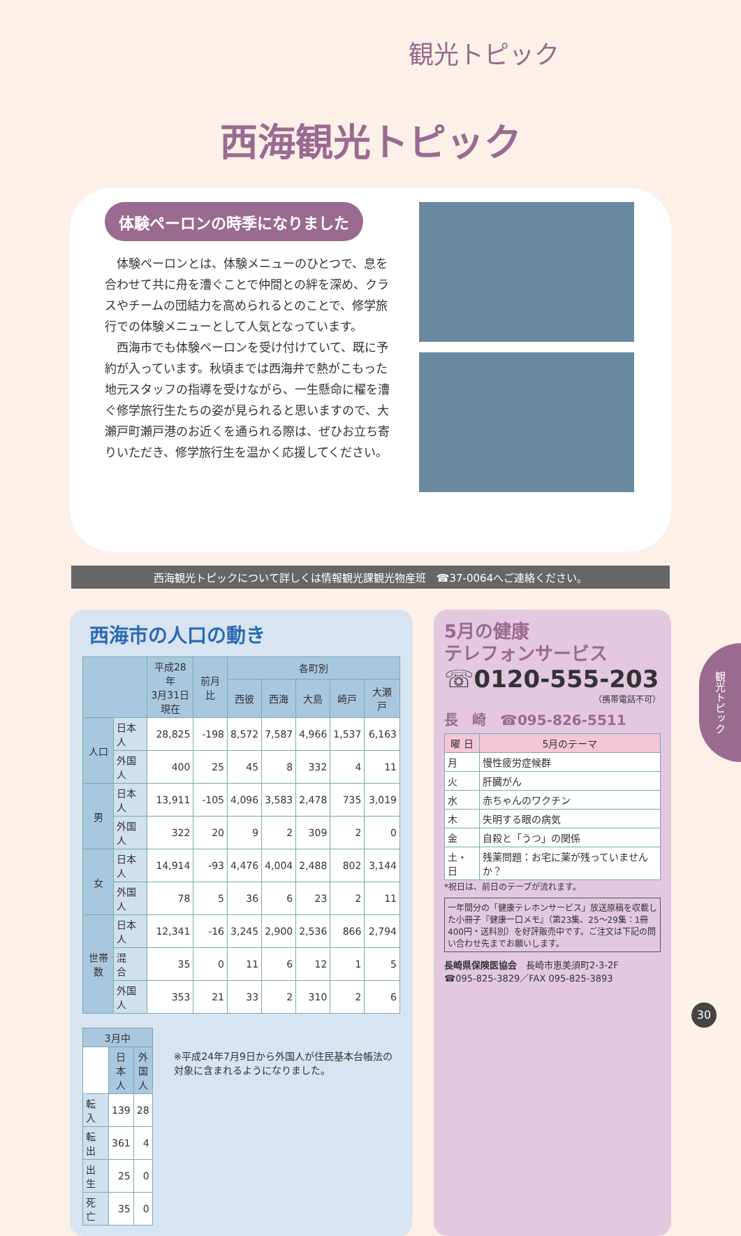観光トピック
西海観光トピック
体験ペーロンの時季になりました
　体験ペーロンとは、体験メニューのひとつで、息を合わせて共に舟を漕ぐことで仲間との絆を深め、クラスやチームの団結力を高められるとのことで、修学旅行での体験メニューとして人気となっています。
　西海市でも体験ペーロンを受け付けていて、既に予約が入っています。秋頃までは西海弁で熱がこもった地元スタッフの指導を受けながら、一生懸命に櫂を漕ぐ修学旅行生たちの姿が見られると思いますので、大瀬戸町瀬戸港のお近くを通られる際は、ぜひお立ち寄りいただき、修学旅行生を温かく応援してください。
西海観光トピックについて詳しくは情報観光課観光物産班　☎37-0064へご連絡ください。
西海市の人口の動き
| | | 平成28年 3月31日 現在 | 前月比 | 各町別 | | | | |
| --- | --- | --- | --- | --- | --- | --- | --- | --- |
| | | | | 西彼 | 西海 | 大島 | 崎戸 | 大瀬戸 |
| 人口 | 日本人 | 28,825 | -198 | 8,572 | 7,587 | 4,966 | 1,537 | 6,163 |
| | 外国人 | 400 | 25 | 45 | 8 | 332 | 4 | 11 |
| 男 | 日本人 | 13,911 | -105 | 4,096 | 3,583 | 2,478 | 735 | 3,019 |
| | 外国人 | 322 | 20 | 9 | 2 | 309 | 2 | 0 |
| 女 | 日本人 | 14,914 | -93 | 4,476 | 4,004 | 2,488 | 802 | 3,144 |
| | 外国人 | 78 | 5 | 36 | 6 | 23 | 2 | 11 |
| 世帯数 | 日本人 | 12,341 | -16 | 3,245 | 2,900 | 2,536 | 866 | 2,794 |
| | 混 合 | 35 | 0 | 11 | 6 | 12 | 1 | 5 |
| | 外国人 | 353 | 21 | 33 | 2 | 310 | 2 | 6 |
| 3月中 | | |
| --- | --- | --- |
| | 日本人 | 外国人 |
| 転 入 | 139 | 28 |
| 転 出 | 361 | 4 |
| 出 生 | 25 | 0 |
| 死 亡 | 35 | 0 |
※平成24年7月9日から外国人が住民基本台帳法の対象に含まれるようになりました。
5月の健康
テレフォンサービス
☏0120-555-203
（携帯電話不可）
長　崎　☎095-826-5511
| 曜 日 | 5月のテーマ |
| --- | --- |
| 月 | 慢性疲労症候群 |
| 火 | 肝臓がん |
| 水 | 赤ちゃんのワクチン |
| 木 | 失明する眼の病気 |
| 金 | 自殺と「うつ」の関係 |
| 土・日 | 残薬問題：お宅に薬が残っていませんか？ |
*祝日は、前日のテープが流れます。
一年間分の「健康テレホンサービス」放送原稿を収載した小冊子『健康一口メモ』（第23集、25〜29集：1冊400円・送料別）を好評販売中です。ご注文は下記の問い合わせ先までお願いします。
長崎県保険医協会　長崎市恵美須町2-3-2F
☎095-825-3829／FAX 095-825-3893
観光トピック
30